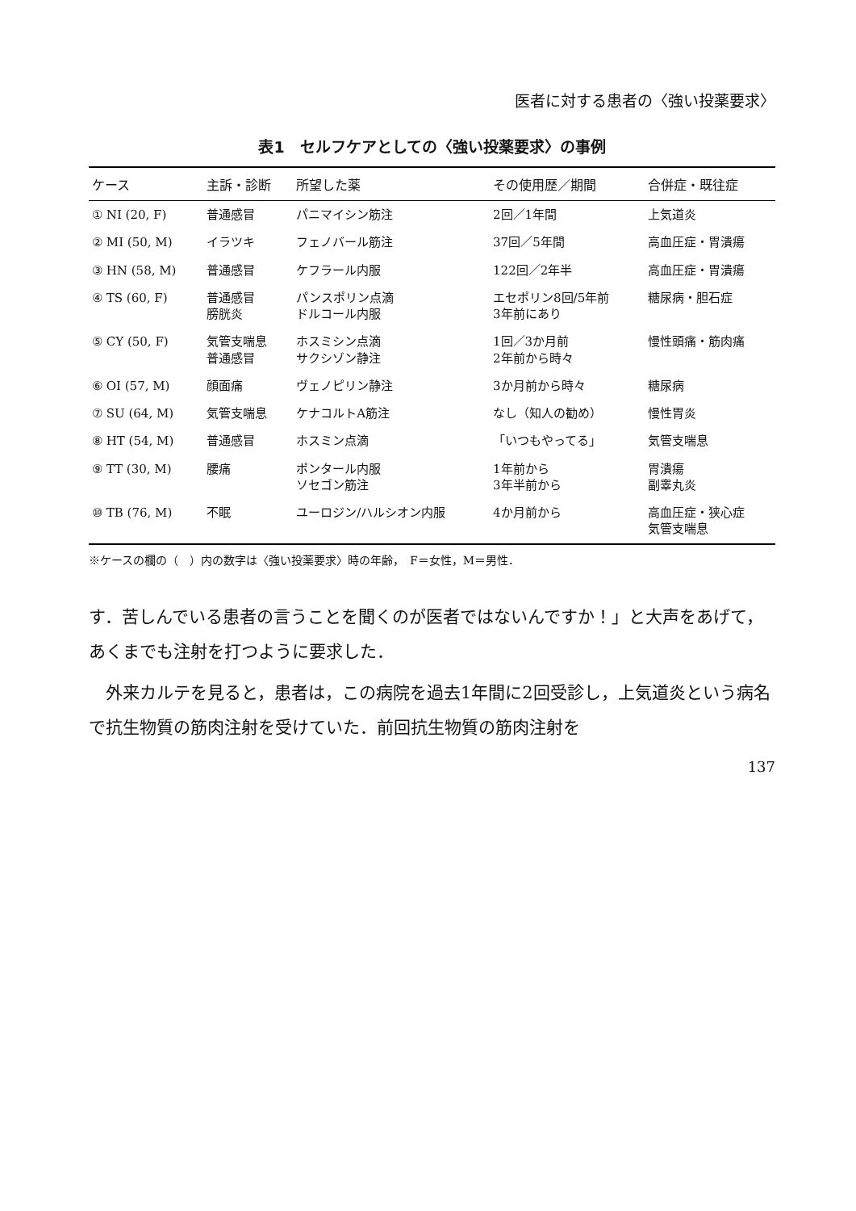医者に対する患者の〈強い投薬要求〉
表1　セルフケアとしての〈強い投薬要求〉の事例
| ケース | 主訴・診断 | 所望した薬 | その使用歴／期間 | 合併症・既往症 |
| --- | --- | --- | --- | --- |
| ① NI (20, F) | 普通感冒 | パニマイシン筋注 | 2回／1年間 | 上気道炎 |
| ② MI (50, M) | イラツキ | フェノバール筋注 | 37回／5年間 | 高血圧症・胃潰瘍 |
| ③ HN (58, M) | 普通感冒 | ケフラール内服 | 122回／2年半 | 高血圧症・胃潰瘍 |
| ④ TS (60, F) | 普通感冒 膀胱炎 | パンスポリン点滴 ドルコール内服 | エセポリン8回/5年前 3年前にあり | 糖尿病・胆石症 |
| ⑤ CY (50, F) | 気管支喘息 普通感冒 | ホスミシン点滴 サクシゾン静注 | 1回／3か月前 2年前から時々 | 慢性頭痛・筋肉痛 |
| ⑥ OI (57, M) | 顔面痛 | ヴェノピリン静注 | 3か月前から時々 | 糖尿病 |
| ⑦ SU (64, M) | 気管支喘息 | ケナコルトA筋注 | なし（知人の勧め） | 慢性胃炎 |
| ⑧ HT (54, M) | 普通感冒 | ホスミン点滴 | 「いつもやってる」 | 気管支喘息 |
| ⑨ TT (30, M) | 腰痛 | ポンタール内服 ソセゴン筋注 | 1年前から 3年半前から | 胃潰瘍 副睾丸炎 |
| ⑩ TB (76, M) | 不眠 | ユーロジン/ハルシオン内服 | 4か月前から | 高血圧症・狭心症 気管支喘息 |
※ケースの欄の（　）内の数字は〈強い投薬要求〉時の年齢，　F＝女性，M＝男性．
す．苦しんでいる患者の言うことを聞くのが医者ではないんですか！」と大声をあげて，あくまでも注射を打つように要求した．
外来カルテを見ると，患者は，この病院を過去1年間に2回受診し，上気道炎という病名で抗生物質の筋肉注射を受けていた．前回抗生物質の筋肉注射を
137